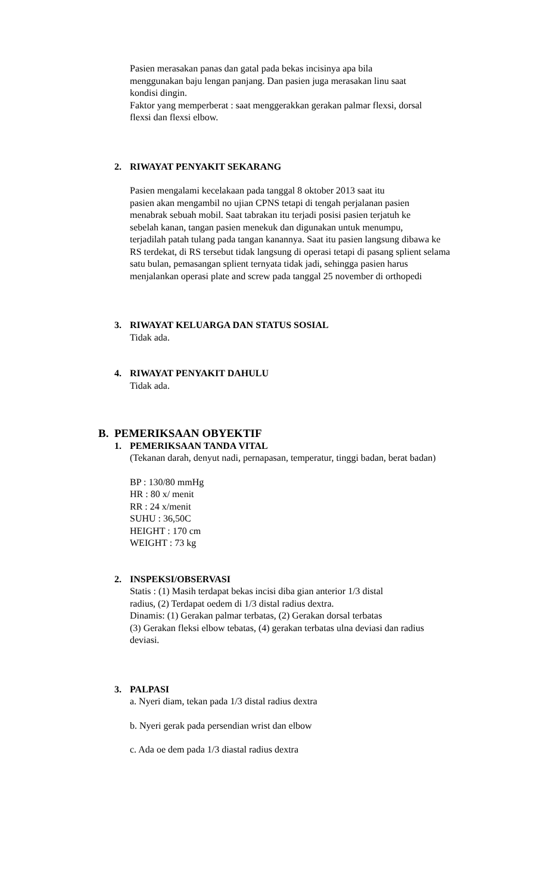Pasien merasakan panas dan gatal pada bekas incisinya apa bila
menggunakan baju lengan panjang. Dan pasien juga merasakan linu saat
kondisi dingin.
Faktor yang memperberat : saat menggerakkan gerakan palmar flexsi, dorsal
flexsi dan flexsi elbow.
2. RIWAYAT PENYAKIT SEKARANG
Pasien mengalami kecelakaan pada tanggal 8 oktober 2013 saat itu
pasien akan mengambil no ujian CPNS tetapi di tengah perjalanan pasien
menabrak sebuah mobil. Saat tabrakan itu terjadi posisi pasien terjatuh ke
sebelah kanan, tangan pasien menekuk dan digunakan untuk menumpu,
terjadilah patah tulang pada tangan kanannya. Saat itu pasien langsung dibawa ke
RS terdekat, di RS tersebut tidak langsung di operasi tetapi di pasang splient selama
satu bulan, pemasangan splient ternyata tidak jadi, sehingga pasien harus
menjalankan operasi plate and screw pada tanggal 25 november di orthopedi
3. RIWAYAT KELUARGA DAN STATUS SOSIAL
Tidak ada.
4. RIWAYAT PENYAKIT DAHULU
Tidak ada.
B. PEMERIKSAAN OBYEKTIF
1. PEMERIKSAAN TANDA VITAL
(Tekanan darah, denyut nadi, pernapasan, temperatur, tinggi badan, berat badan)
BP : 130/80 mmHg
HR : 80 x/ menit
RR : 24 x/menit
SUHU : 36,50C
HEIGHT : 170 cm
WEIGHT : 73 kg
2. INSPEKSI/OBSERVASI
Statis : (1) Masih terdapat bekas incisi diba gian anterior 1/3 distal
radius, (2) Terdapat oedem di 1/3 distal radius dextra.
Dinamis: (1) Gerakan palmar terbatas, (2) Gerakan dorsal terbatas
(3) Gerakan fleksi elbow tebatas, (4) gerakan terbatas ulna deviasi dan radius
deviasi.
3. PALPASI
a. Nyeri diam, tekan pada 1/3 distal radius dextra
b. Nyeri gerak pada persendian wrist dan elbow
c. Ada oe dem pada 1/3 diastal radius dextra